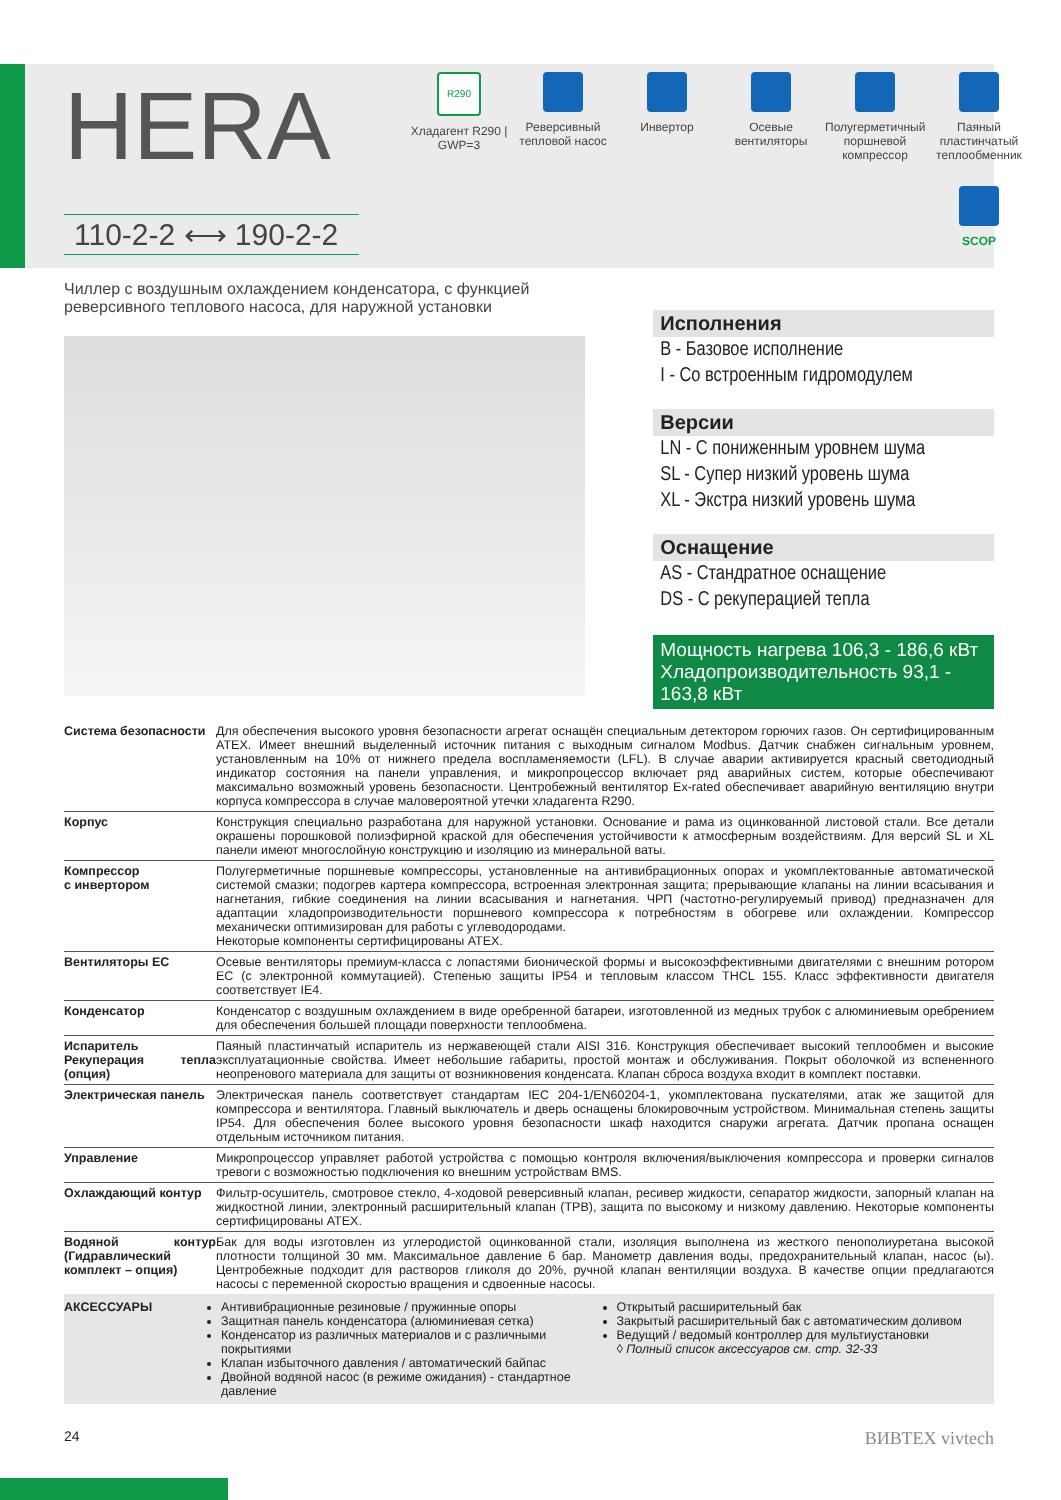HERA
110-2-2 ⟷ 190-2-2
R290
Хладагент R290 | GWP=3
Реверсивный тепловой насос
Инвертор Осевые вентиляторы
Полугерметичный поршневой компрессор
Паяный пластинчатый теплообменник
SCOP
Чиллер с воздушным охлаждением конденсатора, с функцией реверсивного теплового насоса, для наружной установки
Исполнения
B - Базовое исполнение
I - Со встроенным гидромодулем
Версии
LN - С пониженным уровнем шума
SL - Супер низкий уровень шума
XL - Экстра низкий уровень шума
Оснащение
AS - Стандратное оснащение
DS - С рекуперацией тепла
Мощность нагрева 106,3 - 186,6 кВт
Хладопроизводительность 93,1 - 163,8 кВт
| Система безопасности | Для обеспечения высокого уровня безопасности агрегат оснащён специальным детектором горючих газов. Он сертифицированным ATEX. Имеет внешний выделенный источник питания с выходным сигналом Modbus. Датчик снабжен сигнальным уровнем, установленным на 10% от нижнего предела воспламеняемости (LFL). В случае аварии активируется красный светодиодный индикатор состояния на панели управления, и микропроцессор включает ряд аварийных систем, которые обеспечивают максимально возможный уровень безопасности. Центробежный вентилятор Ex-rated обеспечивает аварийную вентиляцию внутри корпуса компрессора в случае маловероятной утечки хладагента R290. |
| Корпус | Конструкция специально разработана для наружной установки. Основание и рама из оцинкованной листовой стали. Все детали окрашены порошковой полиэфирной краской для обеспечения устойчивости к атмосферным воздействиям. Для версий SL и XL панели имеют многослойную конструкцию и изоляцию из минеральной ваты. |
| Компрессор с инвертором | Полугерметичные поршневые компрессоры, установленные на антивибрационных опорах и укомплектованные автоматической системой смазки; подогрев картера компрессора, встроенная электронная защита; прерывающие клапаны на линии всасывания и нагнетания, гибкие соединения на линии всасывания и нагнетания. ЧРП (частотно-регулируемый привод) предназначен для адаптации хладопроизводительности поршневого компрессора к потребностям в обогреве или охлаждении. Компрессор механически оптимизирован для работы с углеводородами. Некоторые компоненты сертифицированы ATEX. |
| Вентиляторы EC | Осевые вентиляторы премиум-класса с лопастями бионической формы и высокоэффективными двигателями с внешним ротором EC (с электронной коммутацией). Степенью защиты IP54 и тепловым классом THCL 155. Класс эффективности двигателя соответствует IE4. |
| Конденсатор | Конденсатор с воздушным охлаждением в виде оребренной батареи, изготовленной из медных трубок с алюминиевым оребрением для обеспечения большей площади поверхности теплообмена. |
| Испаритель Рекуперация тепла (опция) | Паяный пластинчатый испаритель из нержавеющей стали AISI 316. Конструкция обеспечивает высокий теплообмен и высокие эксплуатационные свойства. Имеет небольшие габариты, простой монтаж и обслуживания. Покрыт оболочкой из вспененного неопренового материала для защиты от возникновения конденсата. Клапан сброса воздуха входит в комплект поставки. |
| Электрическая панель | Электрическая панель соответствует стандартам IEC 204-1/EN60204-1, укомплектована пускателями, атак же защитой для компрессора и вентилятора. Главный выключатель и дверь оснащены блокировочным устройством. Минимальная степень защиты IP54. Для обеспечения более высокого уровня безопасности шкаф находится снаружи агрегата. Датчик пропана оснащен отдельным источником питания. |
| Управление | Микропроцессор управляет работой устройства с помощью контроля включения/выключения компрессора и проверки сигналов тревоги с возможностью подключения ко внешним устройствам BMS. |
| Охлаждающий контур | Фильтр-осушитель, смотровое стекло, 4-ходовой реверсивный клапан, ресивер жидкости, сепаратор жидкости, запорный клапан на жидкостной линии, электронный расширительный клапан (ТРВ), защита по высокому и низкому давлению. Некоторые компоненты сертифицированы ATEX. |
| Водяной контур (Гидравлический комплект – опция) | Бак для воды изготовлен из углеродистой оцинкованной стали, изоляция выполнена из жесткого пенополиуретана высокой плотности толщиной 30 мм. Максимальное давление 6 бар. Манометр давления воды, предохранительный клапан, насос (ы). Центробежные подходит для растворов гликоля до 20%, ручной клапан вентиляции воздуха. В качестве опции предлагаются насосы с переменной скоростью вращения и сдвоенные насосы. |
АКСЕССУАРЫ Антивибрационные резиновые / пружинные опоры
Защитная панель конденсатора (алюминиевая сетка)
Конденсатор из различных материалов и с различными покрытиями
Клапан избыточного давления / автоматический байпас
Двойной водяной насос (в режиме ожидания) - стандартное давление
Открытый расширительный бак
Закрытый расширительный бак с автоматическим доливом
Ведущий / ведомый контроллер для мультиустановки
◊ Полный список аксессуаров см. стр. 32-33
24 ВИВТЕХ vivtech